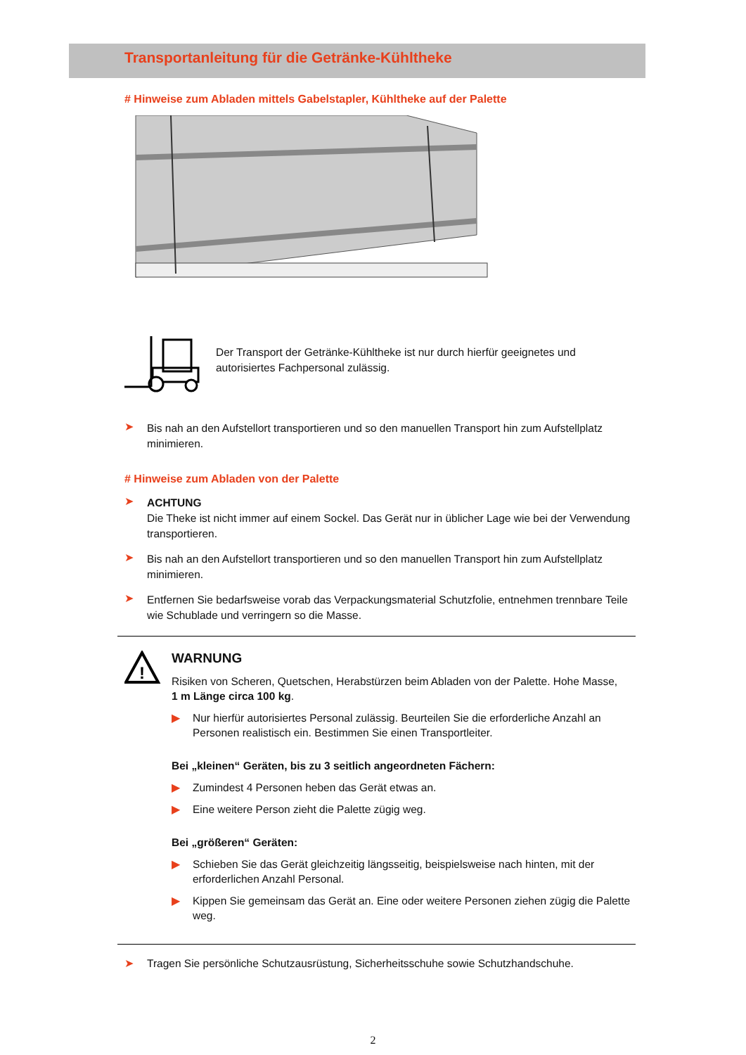Transportanleitung für die Getränke-Kühltheke
# Hinweise zum Abladen mittels Gabelstapler, Kühltheke auf der Palette
Der Transport der Getränke-Kühltheke ist nur durch hierfür geeignetes und autorisiertes Fachpersonal zulässig.
➤
Bis nah an den Aufstellort transportieren und so den manuellen Transport hin zum Aufstellplatz minimieren.
# Hinweise zum Abladen von der Palette
➤
ACHTUNG
Die Theke ist nicht immer auf einem Sockel. Das Gerät nur in üblicher Lage wie bei der Verwendung transportieren.
➤
Bis nah an den Aufstellort transportieren und so den manuellen Transport hin zum Aufstellplatz minimieren.
➤
Entfernen Sie bedarfsweise vorab das Verpackungsmaterial Schutzfolie, entnehmen trennbare Teile wie Schublade und verringern so die Masse.
!
WARNUNG
Risiken von Scheren, Quetschen, Herabstürzen beim Abladen von der Palette. Hohe Masse,
1 m Länge circa 100 kg.
▶ Nur hierfür autorisiertes Personal zulässig. Beurteilen Sie die erforderliche Anzahl an Personen realistisch ein. Bestimmen Sie einen Transportleiter.
Bei „kleinen“ Geräten, bis zu 3 seitlich angeordneten Fächern:
▶ Zumindest 4 Personen heben das Gerät etwas an.
▶ Eine weitere Person zieht die Palette zügig weg.
Bei „größeren“ Geräten:
▶ Schieben Sie das Gerät gleichzeitig längsseitig, beispielsweise nach hinten, mit der erforderlichen Anzahl Personal.
▶ Kippen Sie gemeinsam das Gerät an. Eine oder weitere Personen ziehen zügig die Palette weg.
➤ Tragen Sie persönliche Schutzausrüstung, Sicherheitsschuhe sowie Schutzhandschuhe.
2